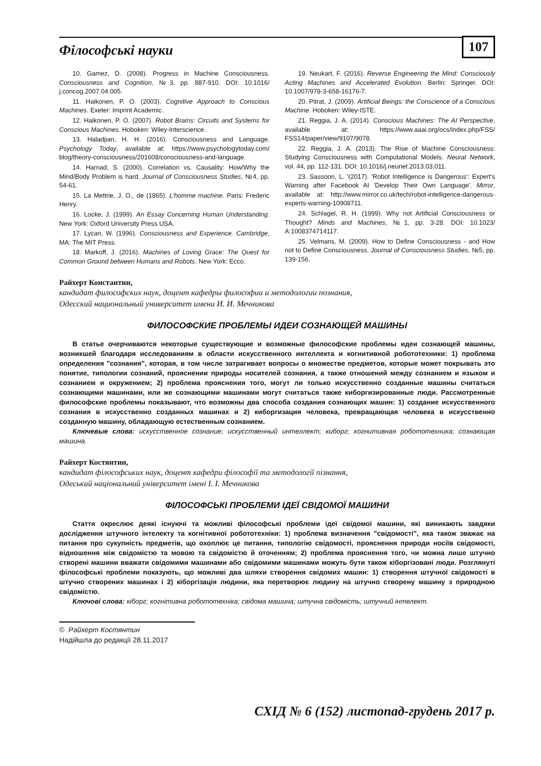Філософські науки 107
10. Gamez, D. (2008). Progress in Machine Consciousness. Consciousness and Cognition, №3, pp. 887-910. DOI: 10.1016/ j.concog.2007.04.005.
11. Haikonen, P. O. (2003). Cognitive Approach to Conscious Machines. Exeter: Imprint Academic.
12. Haikonen, P. O. (2007). Robot Brains: Circuits and Systems for Conscious Machines. Hoboken: Wiley-Interscience.
13. Haladjian, H. H. (2016). Consciousness and Language. Psychology Today, available at: https://www.psychologytoday.com/ blog/theory-consciousness/201608/consciousness-and-language.
14. Harnad, S. (2000). Correlation vs. Causality: How/Why the Mind/Body Problem is hard. Journal of Consciousness Studies, №4, pp. 54-61.
15. La Mettrie, J. O., de (1865). L'homme machine. Paris: Frederic Henry.
16. Locke, J. (1999). An Essay Concerning Human Understanding. New York: Oxford University Press USA.
17. Lycan, W. (1996). Consciousness and Experience. Cambridge, MA: The MIT Press.
18. Markoff, J. (2016). Machines of Loving Grace: The Quest for Common Ground between Humans and Robots. New York: Ecco.
19. Neukart, F. (2016). Reverse Engineering the Mind: Consciously Acting Machines and Accelerated Evolution. Berlin: Springer. DOI: 10.1007/978-3-658-16176-7.
20. Pitrat, J. (2009). Artificial Beings: the Conscience of a Conscious Machine. Hoboken: Wiley-ISTE.
21. Reggia, J. A. (2014). Conscious Machines: The AI Perspective, available at: https://www.aaai.org/ocs/index.php/FSS/ FSS14/paper/view/9107/9078.
22. Reggia, J. A. (2013). The Rise of Machine Consciousness: Studying Consciousness with Computational Models. Neural Network, vol. 44, pp. 112-131. DOI: 10.1016/j.neunet.2013.03.011.
23. Sassoon, L. '(2017). 'Robot Intelligence is Dangerous': Expert's Warning after Facebook AI 'Develop Their Own Language'. Mirror, available at: http://www.mirror.co.uk/tech/robot-intelligence-dangerous-experts-warning-10908711.
24. Schlagel, R. H. (1999). Why not Artificial Consciousness or Thought? Minds and Machines, №1, pp. 3-28. DOI: 10.1023/ A:1008374714117.
25. Velmans, M. (2009). How to Define Consciousness - and How not to Define Consciousness. Journal of Consciousness Studies, №5, pp. 139-156.
Райхерт Константин,
кандидат философских наук, доцент кафедры философии и методологии познания,
Одесский национальный университет имени И. И. Мечникова
ФИЛОСОФСКИЕ ПРОБЛЕМЫ ИДЕИ СОЗНАЮЩЕЙ МАШИНЫ
В статье очерчиваются некоторые существующие и возможные философские проблемы идеи сознающей машины, возникшей благодаря исследованиям в области искусственного интеллекта и когнитивной робототехники: 1) проблема определения "сознания", которая, в том числе затрагивает вопросы о множестве предметов, которые может покрывать это понятие, типологии сознаний, прояснении природы носителей сознания, а также отношений между сознанием и языком и сознанием и окружением; 2) проблема прояснения того, могут ли только искусственно созданные машины считаться сознающими машинами, или же сознающими машинами могут считаться также киборгизированные люди. Рассмотренные философские проблемы показывают, что возможны два способа создания сознающих машин: 1) создание искусственного сознания в искусственно созданных машинах и 2) киборгизация человека, превращающая человека в искусственно созданную машину, обладающую естественным сознанием.
Ключевые слова: искусственное сознание; искусственный интеллект; киборг; когнитивная робототехника; сознающая машина.
Райхерт Костянтин,
кандидат філософських наук, доцент кафедри філософії та методології пізнання,
Одеський національний університет імені І. І. Мечникова
ФІЛОСОФСЬКІ ПРОБЛЕМИ ІДЕЇ СВІДОМОЇ МАШИНИ
Стаття окреслює деякі існуючі та можливі філософські проблеми ідеї свідомої машини, які виникають завдяки дослідження штучного інтелекту та когнітивної робототехніки: 1) проблема визначення "свідомості", яка також зважає на питання про сукупність предметів, що охоплює це питання, типологію свідомості, прояснення природи носіїв свідомості, відношення між свідомістю та мовою та свідомістю й оточенням; 2) проблема прояснення того, чи можна лише штучно створені машини вважати свідомими машинами або свідомими машинами можуть бути також кіборгізовані люди. Розглянуті філософські проблеми показують, що можливі два шляхи створення свідомих машин: 1) створення штучної свідомості в штучно створених машинах і 2) кіборгізація людини, яка перетворює людину на штучно створену машину з природною свідомістю.
Ключові слова: кіборг; когнітивна робототехніка; свідома машина; штучна свідомість; штучний інтелект.
© Райхерт Костянтин
Надійшла до редакції 28.11.2017
СХІД № 6 (152) листопад-грудень 2017 р.